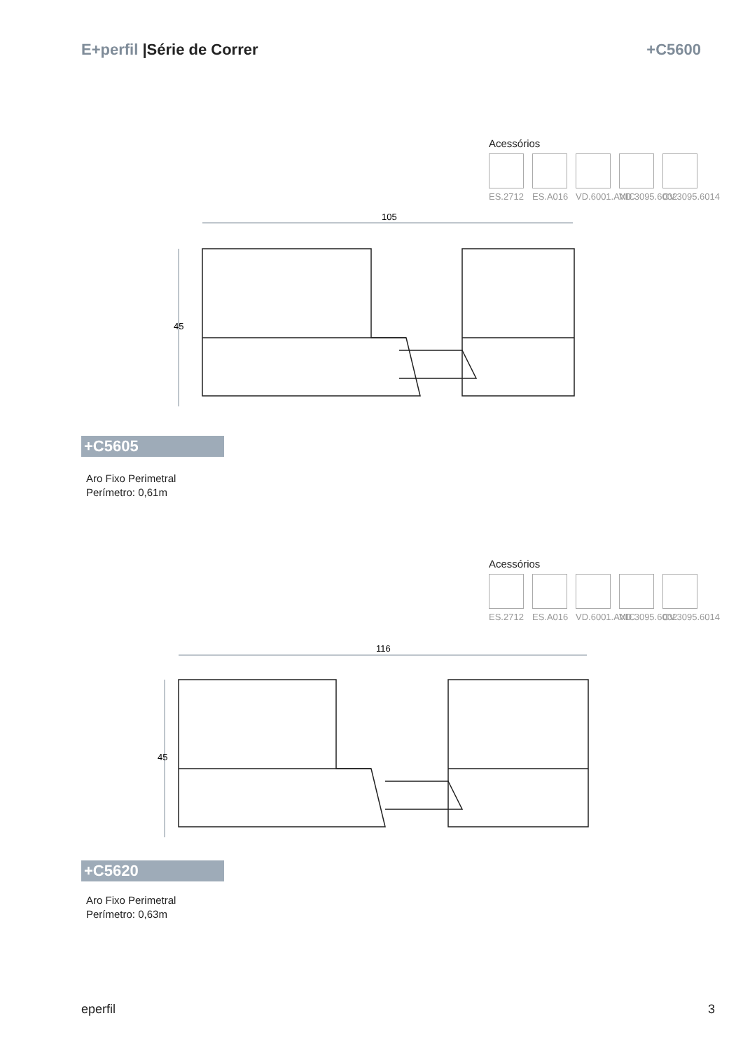E+perfil |Série de Correr +C5600
Acessórios
ES.2712
ES.A016
VD.6001.ANIC
VD.3095.6002
CV.3095.6014
105
45
+C5605
Aro Fixo Perimetral
Perímetro: 0,61m
Acessórios
ES.2712
ES.A016
VD.6001.ANIC
VD.3095.6002
CV.3095.6014
116
45
+C5620
Aro Fixo Perimetral
Perímetro: 0,63m
eperfil 3